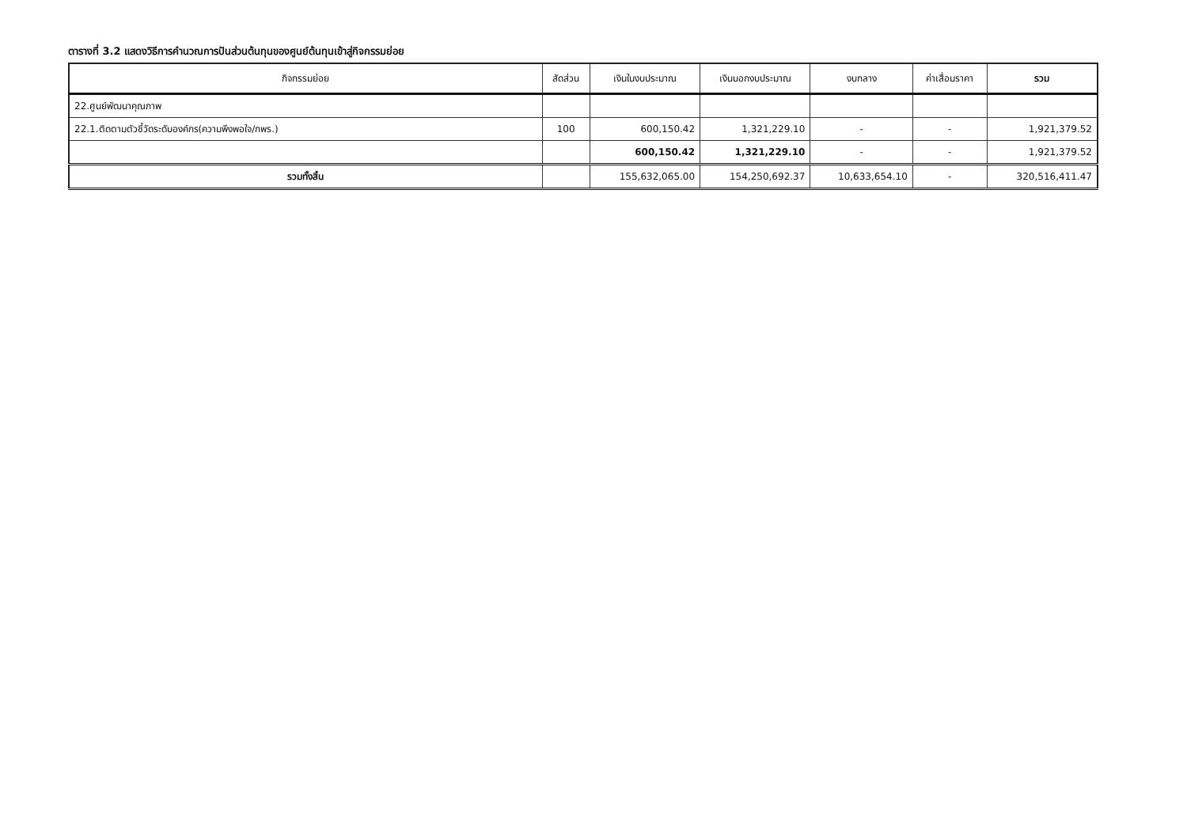ตารางที่ 3.2 แสดงวิธีการคำนวณการปันส่วนต้นทุนของศูนย์ต้นทุนเข้าสู่กิจกรรมย่อย
| กิจกรรมย่อย | สัดส่วน | เงินในงบประมาณ | เงินนอกงบประมาณ | งบกลาง | ค่าเสื่อมราคา | รวม |
| --- | --- | --- | --- | --- | --- | --- |
| 22.ศูนย์พัฒนาคุณภาพ | | | | | | |
| 22.1.ติดตามตัวชี้วัดระดับองค์กร(ความพึงพอใจ/กพร.) | 100 | 600,150.42 | 1,321,229.10 | - | - | 1,921,379.52 |
| | | 600,150.42 | 1,321,229.10 | - | - | 1,921,379.52 |
| รวมทั้งสิ้น | | 155,632,065.00 | 154,250,692.37 | 10,633,654.10 | - | 320,516,411.47 |